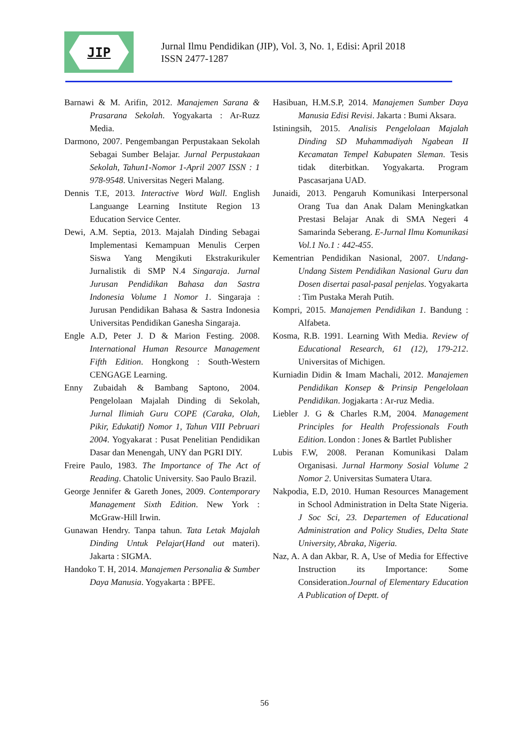JIP
Jurnal Ilmu Pendidikan (JIP), Vol. 3, No. 1, Edisi: April 2018
ISSN 2477-1287
Barnawi & M. Arifin, 2012. Manajemen Sarana & Prasarana Sekolah. Yogyakarta : Ar-Ruzz Media.
Darmono, 2007. Pengembangan Perpustakaan Sekolah Sebagai Sumber Belajar. Jurnal Perpustakaan Sekolah, Tahun1-Nomor 1-April 2007 ISSN : 1 978-9548. Universitas Negeri Malang.
Dennis T.E, 2013. Interactive Word Wall. English Languange Learning Institute Region 13 Education Service Center.
Dewi, A.M. Septia, 2013. Majalah Dinding Sebagai Implementasi Kemampuan Menulis Cerpen Siswa Yang Mengikuti Ekstrakurikuler Jurnalistik di SMP N.4 Singaraja. Jurnal Jurusan Pendidikan Bahasa dan Sastra Indonesia Volume 1 Nomor 1. Singaraja : Jurusan Pendidikan Bahasa & Sastra Indonesia Universitas Pendidikan Ganesha Singaraja.
Engle A.D, Peter J. D & Marion Festing. 2008. International Human Resource Management Fifth Edition. Hongkong : South-Western CENGAGE Learning.
Enny Zubaidah & Bambang Saptono, 2004. Pengelolaan Majalah Dinding di Sekolah, Jurnal Ilimiah Guru COPE (Caraka, Olah, Pikir, Edukatif) Nomor 1, Tahun VIII Pebruari 2004. Yogyakarat : Pusat Penelitian Pendidikan Dasar dan Menengah, UNY dan PGRI DIY.
Freire Paulo, 1983. The Importance of The Act of Reading. Chatolic University. Sao Paulo Brazil.
George Jennifer & Gareth Jones, 2009. Contemporary Management Sixth Edition. New York : McGraw-Hill Irwin.
Gunawan Hendry. Tanpa tahun. Tata Letak Majalah Dinding Untuk Pelajar(Hand out materi). Jakarta : SIGMA.
Handoko T. H, 2014. Manajemen Personalia & Sumber Daya Manusia. Yogyakarta : BPFE.
Hasibuan, H.M.S.P, 2014. Manajemen Sumber Daya Manusia Edisi Revisi. Jakarta : Bumi Aksara.
Istiningsih, 2015. Analisis Pengelolaan Majalah Dinding SD Muhammadiyah Ngabean II Kecamatan Tempel Kabupaten Sleman. Tesis tidak diterbitkan. Yogyakarta. Program Pascasarjana UAD.
Junaidi, 2013. Pengaruh Komunikasi Interpersonal Orang Tua dan Anak Dalam Meningkatkan Prestasi Belajar Anak di SMA Negeri 4 Samarinda Seberang. E-Jurnal Ilmu Komunikasi Vol.1 No.1 : 442-455.
Kementrian Pendidikan Nasional, 2007. Undang-Undang Sistem Pendidikan Nasional Guru dan Dosen disertai pasal-pasal penjelas. Yogyakarta : Tim Pustaka Merah Putih.
Kompri, 2015. Manajemen Pendidikan 1. Bandung : Alfabeta.
Kosma, R.B. 1991. Learning With Media. Review of Educational Research, 61 (12), 179-212. Universitas of Michigen.
Kurniadin Didin & Imam Machali, 2012. Manajemen Pendidikan Konsep & Prinsip Pengelolaan Pendidikan. Jogjakarta : Ar-ruz Media.
Liebler J. G & Charles R.M, 2004. Management Principles for Health Professionals Fouth Edition. London : Jones & Bartlet Publisher
Lubis F.W, 2008. Peranan Komunikasi Dalam Organisasi. Jurnal Harmony Sosial Volume 2 Nomor 2. Universitas Sumatera Utara.
Nakpodia, E.D, 2010. Human Resources Management in School Administration in Delta State Nigeria. J Soc Sci, 23. Departemen of Educational Administration and Policy Studies, Delta State University, Abraka, Nigeria.
Naz, A. A dan Akbar, R. A, Use of Media for Effective Instruction its Importance: Some Consideration.Journal of Elementary Education A Publication of Deptt. of
56